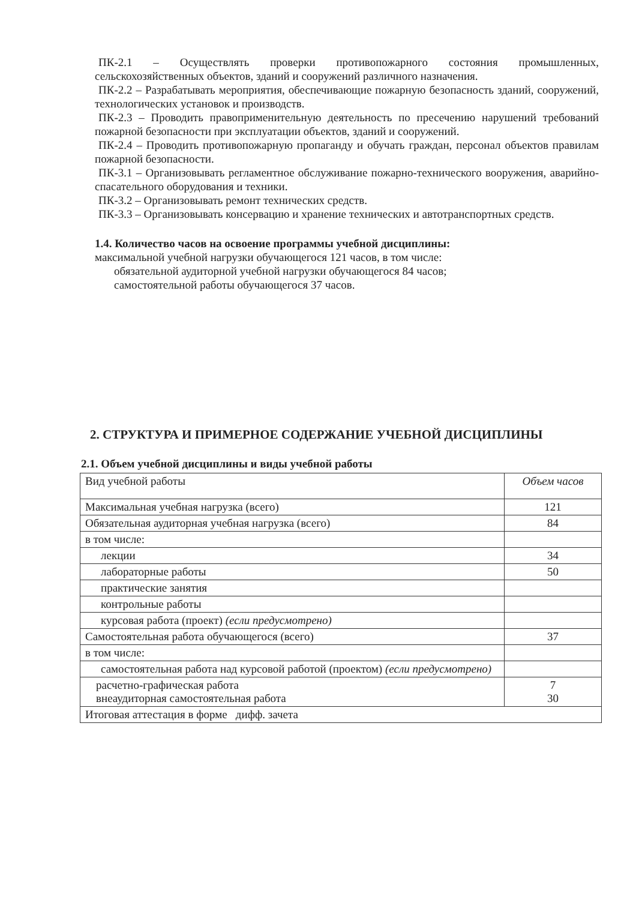ПК-2.1 – Осуществлять проверки противопожарного состояния промышленных, сельскохозяйственных объектов, зданий и сооружений различного назначения.
ПК-2.2 – Разрабатывать мероприятия, обеспечивающие пожарную безопасность зданий, сооружений, технологических установок и производств.
ПК-2.3 – Проводить правоприменительную деятельность по пресечению нарушений требований пожарной безопасности при эксплуатации объектов, зданий и сооружений.
ПК-2.4 – Проводить противопожарную пропаганду и обучать граждан, персонал объектов правилам пожарной безопасности.
ПК-3.1 – Организовывать регламентное обслуживание пожарно-технического вооружения, аварийно-спасательного оборудования и техники.
ПК-3.2 – Организовывать ремонт технических средств.
ПК-3.3 – Организовывать консервацию и хранение технических и автотранспортных средств.
1.4. Количество часов на освоение программы учебной дисциплины:
максимальной учебной нагрузки обучающегося 121 часов, в том числе:
обязательной аудиторной учебной нагрузки обучающегося 84 часов;
самостоятельной работы обучающегося 37 часов.
2. СТРУКТУРА И ПРИМЕРНОЕ СОДЕРЖАНИЕ УЧЕБНОЙ ДИСЦИПЛИНЫ
2.1. Объем учебной дисциплины и виды учебной работы
| Вид учебной работы | Объем часов |
| --- | --- |
| Максимальная учебная нагрузка (всего) | 121 |
| Обязательная аудиторная учебная нагрузка (всего) | 84 |
| в том числе: | |
| лекции | 34 |
| лабораторные работы | 50 |
| практические занятия | |
| контрольные работы | |
| курсовая работа (проект) (если предусмотрено) | |
| Самостоятельная работа обучающегося (всего) | 37 |
| в том числе: | |
| самостоятельная работа над курсовой работой (проектом) (если предусмотрено) | |
| расчетно-графическая работа внеаудиторная самостоятельная работа | 7 30 |
| Итоговая аттестация в форме дифф. зачета | |